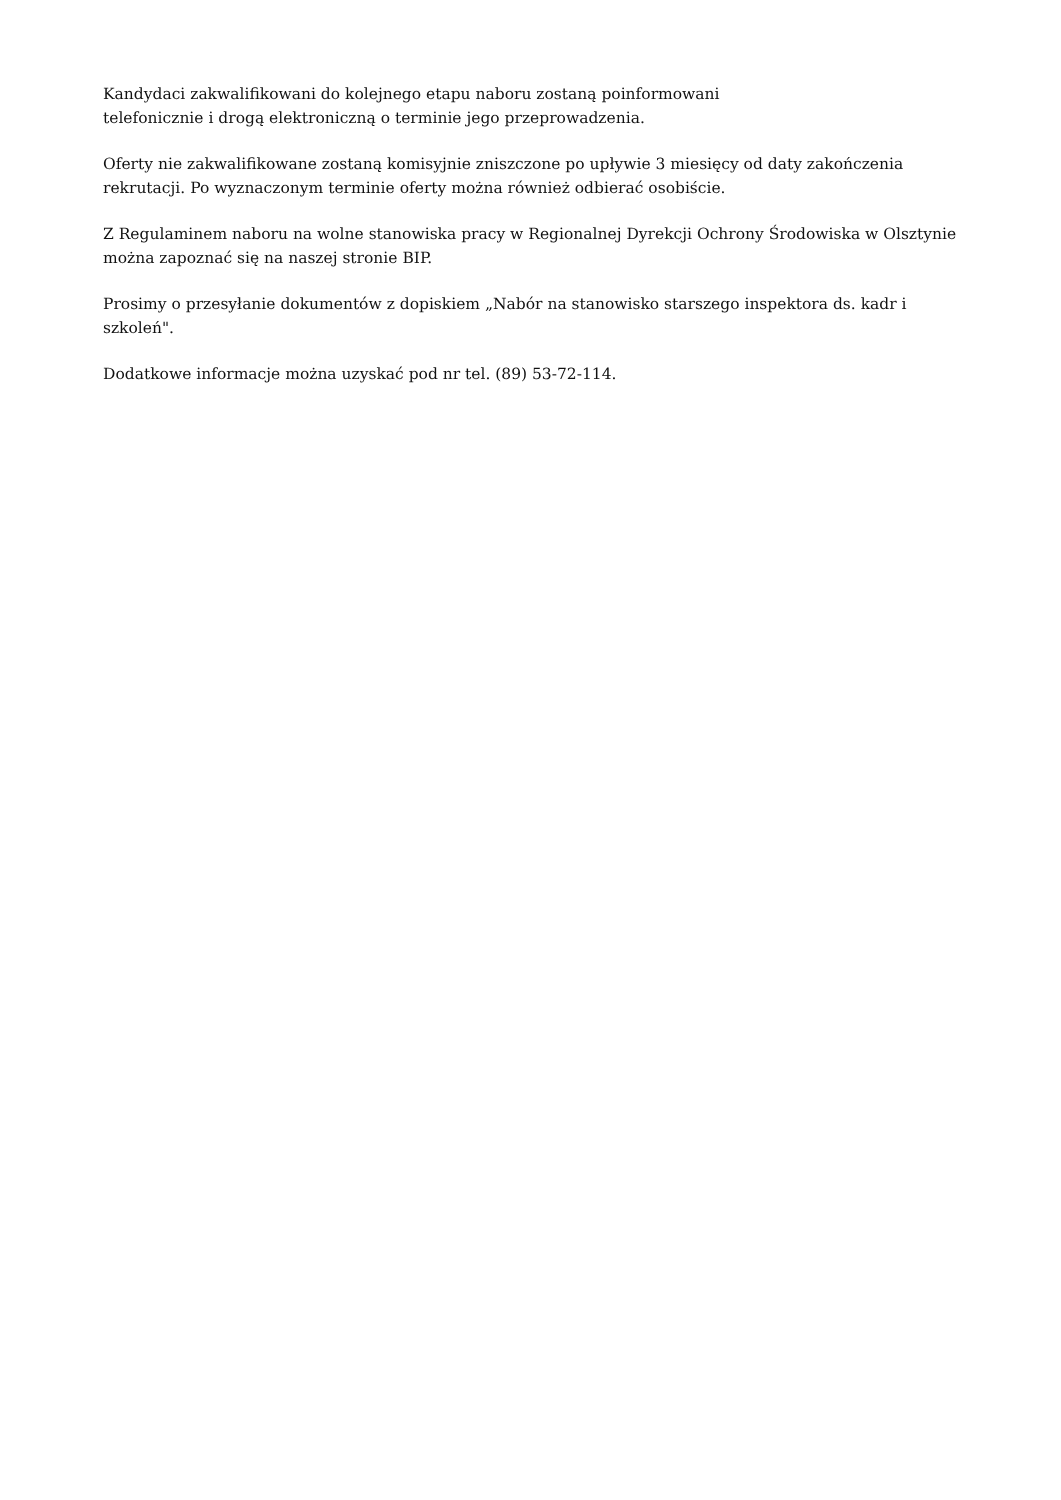Kandydaci zakwalifikowani do kolejnego etapu naboru zostaną poinformowani
telefonicznie i drogą elektroniczną o terminie jego przeprowadzenia.
Oferty nie zakwalifikowane zostaną komisyjnie zniszczone po upływie 3 miesięcy od daty zakończenia rekrutacji. Po wyznaczonym terminie oferty można również odbierać osobiście.
Z Regulaminem naboru na wolne stanowiska pracy w Regionalnej Dyrekcji Ochrony Środowiska w Olsztynie można zapoznać się na naszej stronie BIP.
Prosimy o przesyłanie dokumentów z dopiskiem „Nabór na stanowisko starszego inspektora ds. kadr i szkoleń".
Dodatkowe informacje można uzyskać pod nr tel. (89) 53-72-114.